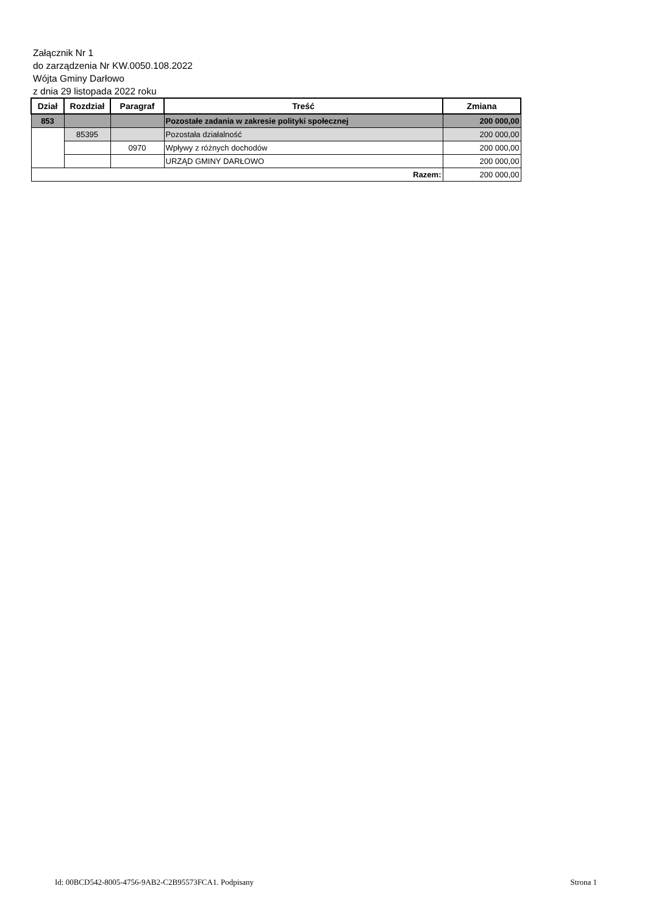Załącznik Nr 1
do zarządzenia Nr KW.0050.108.2022
Wójta Gminy Darłowo
z dnia 29 listopada 2022 roku
| Dział | Rozdział | Paragraf | Treść | Zmiana |
| --- | --- | --- | --- | --- |
| 853 | | | Pozostałe zadania w zakresie polityki społecznej | 200 000,00 |
| | 85395 | | Pozostała działalność | 200 000,00 |
| | | 0970 | Wpływy z różnych dochodów | 200 000,00 |
| | | | URZĄD GMINY DARŁOWO | 200 000,00 |
| Razem: | | | | 200 000,00 |
Id: 00BCD542-8005-4756-9AB2-C2B95573FCA1. Podpisany Strona 1